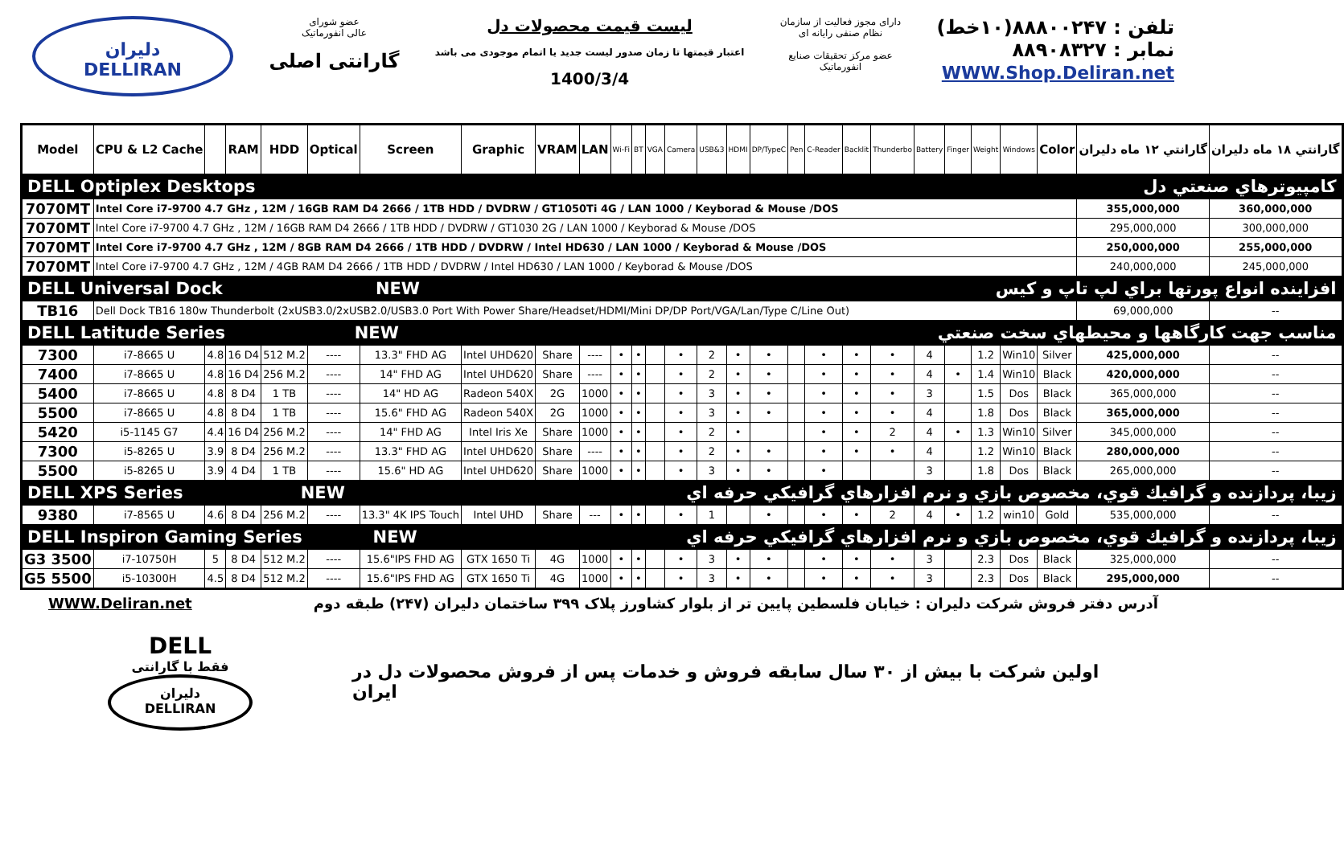دلیران
DELLIRAN
عضو شورای
عالی انفورماتیک
گارانتی اصلی
لیست قیمت محصولات دل
اعتبار قیمتها تا زمان صدور لیست جدید یا اتمام موجودی می باشد
1400/3/4
دارای مجوز فعالیت از سازمان
نظام صنفی رایانه ای
عضو مرکز تحقیقات صنایع
انفورماتیک
تلفن : ۸۸۸۰۰۲۴۷(۱۰خط)
نمابر : ۸۸۹۰۸۳۲۷
WWW.Shop.Deliran.net
| Model | CPU & L2 Cache | | RAM | HDD | Optical | Screen | Graphic | VRAM | LAN | Wi-Fi | BT | VGA | Camera | USB&3 | HDMI | DP/TypeC | Pen | C-Reader | Backlit | Thunderbo | Battery | Finger | Weight | Windows | Color | گارانتي ۱۲ ماه دليران | گارانتي ۱۸ ماه دليران |
| --- | --- | --- | --- | --- | --- | --- | --- | --- | --- | --- | --- | --- | --- | --- | --- | --- | --- | --- | --- | --- | --- | --- | --- | --- | --- | --- | --- |
| DELL Optiplex Desktops | | | | | | | | | | | | | | | | | | | | | | | | | | كامپيوترهاي صنعتي دل | |
| 7070MT | Intel Core i7-9700 4.7 GHz , 12M / 16GB RAM D4 2666 / 1TB HDD / DVDRW / GT1050Ti 4G / LAN 1000 / Keyborad & Mouse /DOS | | | | | | | | | | | | | | | | | | | | | | | | | 355,000,000 | 360,000,000 |
| 7070MT | Intel Core i7-9700 4.7 GHz , 12M / 16GB RAM D4 2666 / 1TB HDD / DVDRW / GT1030 2G / LAN 1000 / Keyborad & Mouse /DOS | | | | | | | | | | | | | | | | | | | | | | | | | 295,000,000 | 300,000,000 |
| 7070MT | Intel Core i7-9700 4.7 GHz , 12M / 8GB RAM D4 2666 / 1TB HDD / DVDRW / Intel HD630 / LAN 1000 / Keyborad & Mouse /DOS | | | | | | | | | | | | | | | | | | | | | | | | | 250,000,000 | 255,000,000 |
| 7070MT | Intel Core i7-9700 4.7 GHz , 12M / 4GB RAM D4 2666 / 1TB HDD / DVDRW / Intel HD630 / LAN 1000 / Keyborad & Mouse /DOS | | | | | | | | | | | | | | | | | | | | | | | | | 240,000,000 | 245,000,000 |
| DELL Universal Dock NEW | | | | | | | | افزاينده انواع پورتها براي لپ تاپ و كيس | | | | | | | | | | | | | | | | | | | |
| TB16 | Dell Dock TB16 180w Thunderbolt (2xUSB3.0/2xUSB2.0/USB3.0 Port With Power Share/Headset/HDMI/Mini DP/DP Port/VGA/Lan/Type C/Line Out) | | | | | | | | | | | | | | | | | | | | | | | | | 69,000,000 | -- |
| DELL Latitude Series NEW | | | | | | | | مناسب جهت كارگاهها و محيطهاي سخت صنعتي | | | | | | | | | | | | | | | | | | | |
| 7300 | i7-8665 U | 4.8 | 16 D4 | 512 M.2 | ---- | 13.3" FHD AG | Intel UHD620 | Share | ---- | • | • | | • | 2 | • | • | | • | • | • | 4 | | 1.2 | Win10 | Silver | 425,000,000 | -- |
| 7400 | i7-8665 U | 4.8 | 16 D4 | 256 M.2 | ---- | 14" FHD AG | Intel UHD620 | Share | ---- | • | • | | • | 2 | • | • | | • | • | • | 4 | • | 1.4 | Win10 | Black | 420,000,000 | -- |
| 5400 | i7-8665 U | 4.8 | 8 D4 | 1 TB | ---- | 14" HD AG | Radeon 540X | 2G | 1000 | • | • | | • | 3 | • | • | | • | • | • | 3 | | 1.5 | Dos | Black | 365,000,000 | -- |
| 5500 | i7-8665 U | 4.8 | 8 D4 | 1 TB | ---- | 15.6" FHD AG | Radeon 540X | 2G | 1000 | • | • | | • | 3 | • | • | | • | • | • | 4 | | 1.8 | Dos | Black | 365,000,000 | -- |
| 5420 | i5-1145 G7 | 4.4 | 16 D4 | 256 M.2 | ---- | 14" FHD AG | Intel Iris Xe | Share | 1000 | • | • | | • | 2 | • | | | • | • | 2 | 4 | • | 1.3 | Win10 | Silver | 345,000,000 | -- |
| 7300 | i5-8265 U | 3.9 | 8 D4 | 256 M.2 | ---- | 13.3" FHD AG | Intel UHD620 | Share | ---- | • | • | | • | 2 | • | • | | • | • | • | 4 | | 1.2 | Win10 | Black | 280,000,000 | -- |
| 5500 | i5-8265 U | 3.9 | 4 D4 | 1 TB | ---- | 15.6" HD AG | Intel UHD620 | Share | 1000 | • | • | | • | 3 | • | • | | • | | | 3 | | 1.8 | Dos | Black | 265,000,000 | -- |
| DELL XPS Series NEW | | | | | | | | زيبا، پردازنده و گرافيك قوي، مخصوص بازي و نرم افزارهاي گرافيكي حرفه اي | | | | | | | | | | | | | | | | | | | |
| 9380 | i7-8565 U | 4.6 | 8 D4 | 256 M.2 | ---- | 13.3" 4K IPS Touch | Intel UHD | Share | --- | • | • | | • | 1 | | • | | • | • | 2 | 4 | • | 1.2 | win10 | Gold | 535,000,000 | -- |
| DELL Inspiron Gaming Series NEW | | | | | | | | زيبا، پردازنده و گرافيك قوي، مخصوص بازي و نرم افزارهاي گرافيكي حرفه اي | | | | | | | | | | | | | | | | | | | |
| G3 3500 | i7-10750H | 5 | 8 D4 | 512 M.2 | ---- | 15.6"IPS FHD AG | GTX 1650 Ti | 4G | 1000 | • | • | | • | 3 | • | • | | • | • | • | 3 | | 2.3 | Dos | Black | 325,000,000 | -- |
| G5 5500 | i5-10300H | 4.5 | 8 D4 | 512 M.2 | ---- | 15.6"IPS FHD AG | GTX 1650 Ti | 4G | 1000 | • | • | | • | 3 | • | • | | • | • | • | 3 | | 2.3 | Dos | Black | 295,000,000 | -- |
WWW.Deliran.net آدرس دفتر فروش شرکت دلیران : خیابان فلسطین پایین تر از بلوار کشاورز پلاک ۳۹۹ ساختمان دلیران (۲۴۷) طبقه دوم
DELL
فقط با گارانتی
دلیران
DELLIRAN
اولین شرکت با بیش از ۳۰ سال سابقه فروش و خدمات پس از فروش محصولات دل در ایران